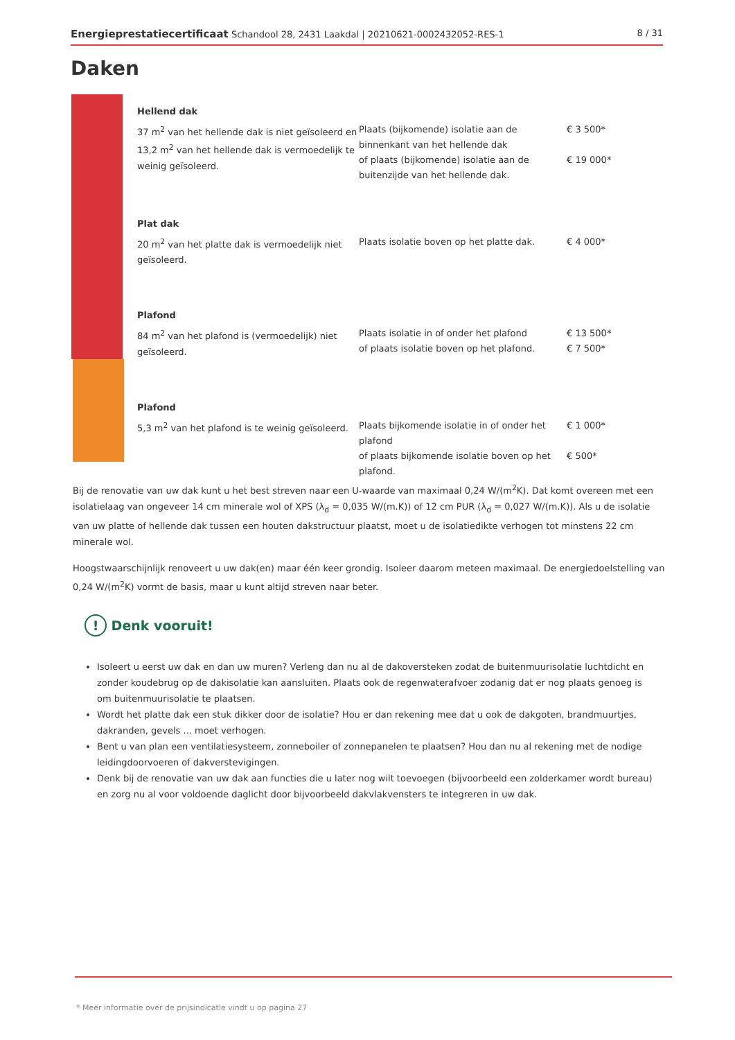Energieprestatiecertificaat Schandool 28, 2431 Laakdal | 20210621-0002432052-RES-1 8 / 31
Daken
| Hellend dak | | |
| 37 m<sup>2</sup> van het hellende dak is niet geïsoleerd en 13,2 m<sup>2</sup> van het hellende dak is vermoedelijk te weinig geïsoleerd. | Plaats (bijkomende) isolatie aan de binnenkant van het hellende dak of plaats (bijkomende) isolatie aan de buitenzijde van het hellende dak. | € 3 500* € 19 000* |
| Plat dak | | |
| 20 m<sup>2</sup> van het platte dak is vermoedelijk niet geïsoleerd. | Plaats isolatie boven op het platte dak. | € 4 000* |
| Plafond | | |
| 84 m<sup>2</sup> van het plafond is (vermoedelijk) niet geïsoleerd. | Plaats isolatie in of onder het plafond of plaats isolatie boven op het plafond. | € 13 500* € 7 500* |
| Plafond | | |
| 5,3 m<sup>2</sup> van het plafond is te weinig geïsoleerd. | Plaats bijkomende isolatie in of onder het plafond of plaats bijkomende isolatie boven op het plafond. | € 1 000* € 500* |
Bij de renovatie van uw dak kunt u het best streven naar een U-waarde van maximaal 0,24 W/(m<sup>2</sup>K). Dat komt overeen met een isolatielaag van ongeveer 14 cm minerale wol of XPS (λ<sub>d</sub> = 0,035 W/(m.K)) of 12 cm PUR (λ<sub>d</sub> = 0,027 W/(m.K)). Als u de isolatie van uw platte of hellende dak tussen een houten dakstructuur plaatst, moet u de isolatiedikte verhogen tot minstens 22 cm minerale wol.
Hoogstwaarschijnlijk renoveert u uw dak(en) maar één keer grondig. Isoleer daarom meteen maximaal. De energiedoelstelling van 0,24 W/(m<sup>2</sup>K) vormt de basis, maar u kunt altijd streven naar beter.
! Denk vooruit!
Isoleert u eerst uw dak en dan uw muren? Verleng dan nu al de dakoversteken zodat de buitenmuurisolatie luchtdicht en zonder koudebrug op de dakisolatie kan aansluiten. Plaats ook de regenwaterafvoer zodanig dat er nog plaats genoeg is om buitenmuurisolatie te plaatsen.
Wordt het platte dak een stuk dikker door de isolatie? Hou er dan rekening mee dat u ook de dakgoten, brandmuurtjes, dakranden, gevels ... moet verhogen.
Bent u van plan een ventilatiesysteem, zonneboiler of zonnepanelen te plaatsen? Hou dan nu al rekening met de nodige leidingdoorvoeren of dakverstevigingen.
Denk bij de renovatie van uw dak aan functies die u later nog wilt toevoegen (bijvoorbeeld een zolderkamer wordt bureau) en zorg nu al voor voldoende daglicht door bijvoorbeeld dakvlakvensters te integreren in uw dak.
* Meer informatie over de prijsindicatie vindt u op pagina 27